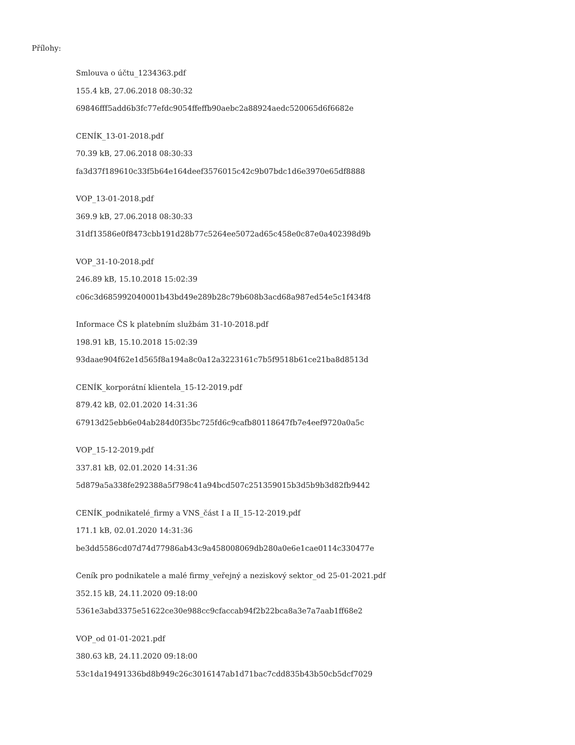Přílohy:
Smlouva o účtu_1234363.pdf
155.4 kB, 27.06.2018 08:30:32
69846fff5add6b3fc77efdc9054ffeffb90aebc2a88924aedc520065d6f6682e
CENÍK_13-01-2018.pdf
70.39 kB, 27.06.2018 08:30:33
fa3d37f189610c33f5b64e164deef3576015c42c9b07bdc1d6e3970e65df8888
VOP_13-01-2018.pdf
369.9 kB, 27.06.2018 08:30:33
31df13586e0f8473cbb191d28b77c5264ee5072ad65c458e0c87e0a402398d9b
VOP_31-10-2018.pdf
246.89 kB, 15.10.2018 15:02:39
c06c3d685992040001b43bd49e289b28c79b608b3acd68a987ed54e5c1f434f8
Informace ČS k platebním službám 31-10-2018.pdf
198.91 kB, 15.10.2018 15:02:39
93daae904f62e1d565f8a194a8c0a12a3223161c7b5f9518b61ce21ba8d8513d
CENÍK_korporátní klientela_15-12-2019.pdf
879.42 kB, 02.01.2020 14:31:36
67913d25ebb6e04ab284d0f35bc725fd6c9cafb80118647fb7e4eef9720a0a5c
VOP_15-12-2019.pdf
337.81 kB, 02.01.2020 14:31:36
5d879a5a338fe292388a5f798c41a94bcd507c251359015b3d5b9b3d82fb9442
CENÍK_podnikatelé_firmy a VNS_část I a II_15-12-2019.pdf
171.1 kB, 02.01.2020 14:31:36
be3dd5586cd07d74d77986ab43c9a458008069db280a0e6e1cae0114c330477e
Ceník pro podnikatele a malé firmy_veřejný a neziskový sektor_od 25-01-2021.pdf
352.15 kB, 24.11.2020 09:18:00
5361e3abd3375e51622ce30e988cc9cfaccab94f2b22bca8a3e7a7aab1ff68e2
VOP_od 01-01-2021.pdf
380.63 kB, 24.11.2020 09:18:00
53c1da19491336bd8b949c26c3016147ab1d71bac7cdd835b43b50cb5dcf7029